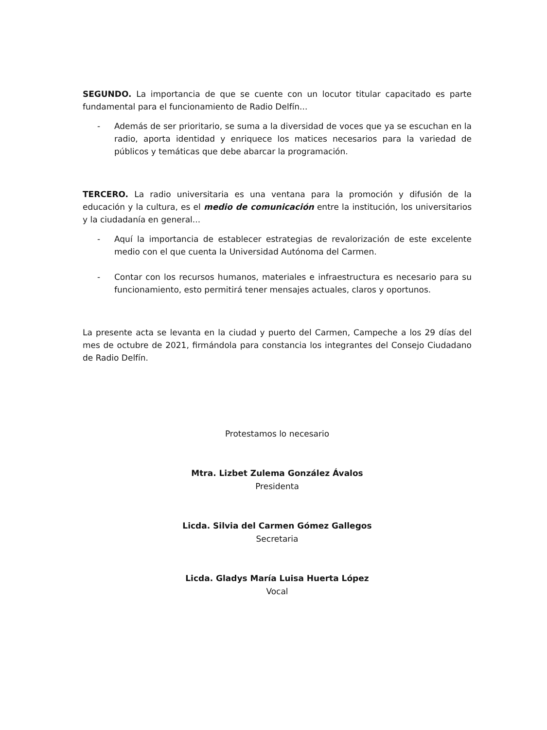SEGUNDO. La importancia de que se cuente con un locutor titular capacitado es parte fundamental para el funcionamiento de Radio Delfín...
- Además de ser prioritario, se suma a la diversidad de voces que ya se escuchan en la radio, aporta identidad y enriquece los matices necesarios para la variedad de públicos y temáticas que debe abarcar la programación.
TERCERO. La radio universitaria es una ventana para la promoción y difusión de la educación y la cultura, es el medio de comunicación entre la institución, los universitarios y la ciudadanía en general...
- Aquí la importancia de establecer estrategias de revalorización de este excelente medio con el que cuenta la Universidad Autónoma del Carmen.
- Contar con los recursos humanos, materiales e infraestructura es necesario para su funcionamiento, esto permitirá tener mensajes actuales, claros y oportunos.
La presente acta se levanta en la ciudad y puerto del Carmen, Campeche a los 29 días del mes de octubre de 2021, firmándola para constancia los integrantes del Consejo Ciudadano de Radio Delfín.
Protestamos lo necesario
Mtra. Lizbet Zulema González Ávalos
Presidenta
Licda. Silvia del Carmen Gómez Gallegos
Secretaria
Licda. Gladys María Luisa Huerta López
Vocal